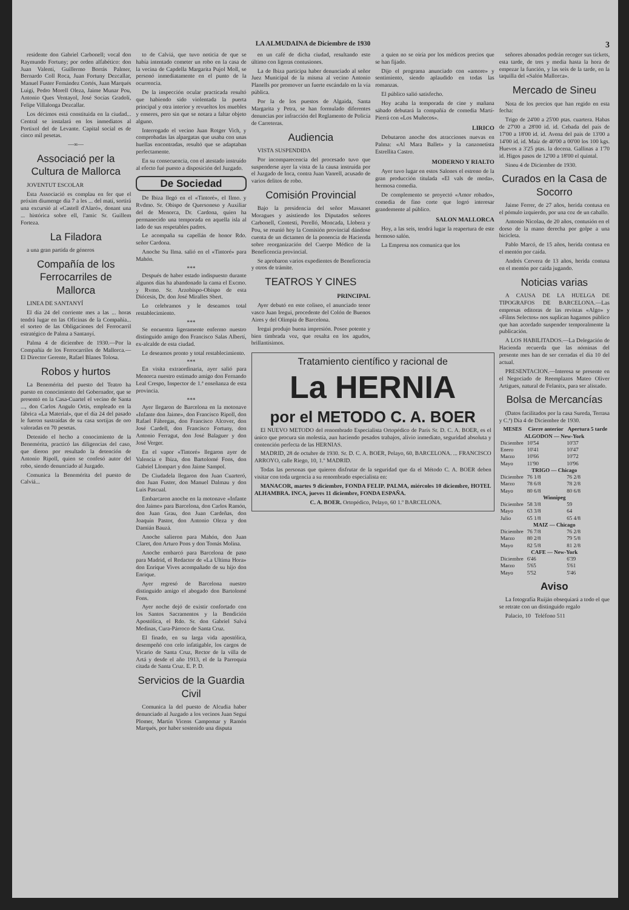LA ALMUDAINA de Diciembre de 1930 3
residente don Gabriel Carbonell; vocal don Raymundo Fortuny; por orden alfabético: don Juan Valentí, Guillermo Borrás Palmer, Bernardo Coll Roca, Juan Fortuny Dezcallar, Manuel Fuster Fernández Cortés, Juan Marqués Luigi, Pedro Morell Oleza, Jaime Munar Pou, Antonio Ques Ventayol, José Socías Gradolí, Felipe Villalonga Dezcallar.
Los décimos está constituida en la ciudad... Central se instalará en los inmediatos al Portixol del de Levante. Capital social es de cinco mil pesetas.
—∞—
Associació per la Cultura de Mallorca
JOVENTUT ESCOLAR
Esta Associació es complau en fer que el próxim diumenge dia 7 a les ... del matí, sortirá una excursió al «Castell d'Alaró», donant una ... histórica sobre ell, l'amic Sr. Guillem Forteza.
La Filadora
a una gran partida de géneros
Compañía de los Ferrocarriles de Mallorca
LINEA DE SANTANYÍ
El día 24 del corriente mes a las ... horas tendrá lugar en las Oficinas de la Compañía... el sorteo de las Obligaciones del Ferrocarril estratégico de Palma a Santanyí.
Palma 4 de diciembre de 1930.—Por la Compañía de los Ferrocarriles de Mallorca.—El Director Gerente, Rafael Blanes Tolosa.
Robos y hurtos
La Benemérita del puesto del Teatro ha puesto en conocimiento del Gobernador, que se presentó en la Casa-Cuartel el vecino de Santa ..., don Carlos Angulo Ortis, empleado en la fábrica «La Material», que el día 24 del pasado le fueron sustraídas de su casa sortijas de oro valoradas en 70 pesetas.
Detenido el hecho a conocimiento de la Benemérita, practicó las diligencias del caso, que dieron por resultado la detención de Antonio Ripoll, quien se confesó autor del robo, siendo denunciado al Juzgado.
Comunica la Benemérita del puesto de Calviá...
to de Calviá, que tuvo noticia de que se había intentado cometer un robo en la casa de la vecina de Capdella Margarita Pujol Moll, se personó inmediatamente en el punto de la ocurrencia.
De la inspección ocular practicada resultó que habiendo sido violentada la puerta principal y otra interior y revueltos los muebles y enseres, pero sin que se notara a faltar objeto alguno.
Interrogado el vecino Juan Rotger Vich, y comprobadas las alpargatas que usaba con unas huellas encontradas, resultó que se adaptaban perfectamente.
En su consecuencia, con el atestado instruído al efecto fué puesto a disposición del Juzgado.
De Sociedad
De Ibiza llegó en el «Tintoré», el Ilmo. y Rvdmo. Sr. Obispo de Quersoneso y Auxiliar del de Menorca, Dr. Cardona, quien ha permanecido una temporada en aquella isla al lado de sus respetables padres.
Le acompaña su capellán de honor Rdo. señor Cardona.
Anoche Su Ilma. salió en el «Tintoré» para Mahón.
***
Después de haber estado indispuesto durante algunos días ha abandonado la cama el Excmo. y Rvmo. Sr. Arzobispo-Obispo de esta Diócesis, Dr. don José Miralles Sbert.
Lo celebramos y le deseamos total restablecimiento.
***
Se encuentra ligeramente enfermo nuestro distinguido amigo don Francisco Salas Albertí, ex-alcalde de esta ciudad.
Le deseamos pronto y total restablecimiento.
***
En visita extraordinaria, ayer salió para Menorca nuestro estimado amigo don Fernando Leal Crespo, Inspector de 1.ª enseñanza de esta provincia.
***
Ayer llegaron de Barcelona en la motonave «Infante don Jaime», don Francisco Ripoll, don Rafael Fábregas, don Francisco Alcover, don José Cardell, don Francisco Fortuny, don Antonio Ferragut, don José Balaguer y don José Verger.
En el vapor «Tintoré» llegaron ayer de Valencia e Ibiza, don Bartolomé Fons, don Gabriel Llompart y don Jaime Sampol.
De Ciudadela llegaron don Juan Cuarteró, don Juan Fuster, don Manuel Dalmau y don Luis Pascual.
Embarcaron anoche en la motonave «Infante don Jaime» para Barcelona, don Carlos Ramón, don Juan Grau, don Juan Cardeñas, don Joaquín Pastor, don Antonio Oleza y don Damián Bauzá.
Anoche salieron para Mahón, don Juan Claret, don Arturo Pons y don Tomás Molina.
Anoche embarcó para Barcelona de paso para Madrid, el Redactor de «La Ultima Hora» don Enrique Vives acompañado de su hijo don Enrique.
Ayer regresó de Barcelona nuestro distinguido amigo el abogado don Bartolomé Fons.
Ayer noche dejó de existir confortado con los Santos Sacramentos y la Bendición Apostólica, el Rdo. Sr. don Gabriel Salvá Medinas, Cura-Párroco de Santa Cruz.
El finado, en su larga vida apostólica, desempeñó con celo infatigable, los cargos de Vicario de Santa Cruz, Rector de la villa de Artá y desde el año 1913, el de la Parroquia citada de Santa Cruz. E. P. D.
Servicios de la Guardia Civil
Comunica la del puesto de Alcudia haber denunciado al Juzgado a los vecinos Juan Seguí Plomer, Martín Vicens Campomar y Ramón Marqués, por haber sostenido una disputa
en un café de dicha ciudad, resultando este último con ligeras contusiones.
La de Ibiza participa haber denunciado al señor Juez Municipal de la misma al vecino Antonio Planells por promover un fuerte escándalo en la vía pública.
Por la de los puestos de Algaida, Santa Margarita y Petra, se han formulado diferentes denuncias por infracción del Reglamento de Policía de Carreteras.
Audiencia
VISTA SUSPENDIDA
Por incomparecencia del procesado tuvo que suspenderse ayer la vista de la causa instruída por el Juzgado de Inca, contra Juan Vanrell, acusado de varios delitos de robo.
Comisión Provincial
Bajo la presidencia del señor Massanet Moragues y asistiendo los Diputados señores Carbonell, Contesti, Perelló, Moncada, Llobera y Pou, se reunió hoy la Comisión provincial dándose cuenta de un dictamen de la ponencia de Hacienda sobre reorganización del Cuerpo Médico de la Beneficencia provincial.
Se aprobaron varios expedientes de Beneficencia y otros de trámite.
TEATROS Y CINES
PRINCIPAL
Ayer debutó en este coliseo, el anunciado tenor vasco Juan Iregui, procedente del Colón de Buenos Aires y del Olimpia de Barcelona.
Iregui produjo buena impresión. Posee potente y bien timbrada voz, que resalta en los agudos, brillantísimos.
a quien no se oiría por los médicos precios que se han fijado.
Dijo el programa anunciado con «amore» y sentimiento, siendo aplaudido en todas las romanzas.
El público salió satisfecho.
Hoy acaba la temporada de cine y mañana sábado debutará la compañía de comedia Martí-Pierrá con «Los Muñecos».
LIRICO
Debutaron anoche dos atracciones nuevas en Palma: «Al Mara Ballet» y la canzonetista Estrellita Castro.
MODERNO Y RIALTO
Ayer tuvo lugar en estos Salones el estreno de la gran producción titulada «El vals de moda», hermosa comedia.
De complemento se proyectó «Amor robado», comedia de fino corte que logró interesar grandemente al público.
SALON MALLORCA
Hoy, a las seis, tendrá lugar la reapertura de este hermoso salón.
La Empresa nos comunica que los
Tratamiento científico y racional de
La HERNIA
por el METODO C. A. BOER
El NUEVO METODO del renombrado Especialista Ortopédico de París Sr. D. C. A. BOER, es el único que procura sin molestia, aun haciendo pesados trabajos, alivio inmediato, seguridad absoluta y contención perfecta de las HERNIAS.
MADRID, 28 de octubre de 1930. Sr. D. C. A. BOER, Pelayo, 60, BARCELONA. ... FRANCISCO ARROYO, calle Riego, 10, 1.º MADRID.
Todas las personas que quieren disfrutar de la seguridad que da el Método C. A. BOER deben visitar con toda urgencia a su renombrado especialista en:
MANACOR, martes 9 diciembre, FONDA FELIP. PALMA, miércoles 10 diciembre, HOTEL ALHAMBRA. INCA, jueves 11 diciembre, FONDA ESPAÑA.
C. A. BOER. Ortopédico, Pelayo, 60 1.º BARCELONA.
señores abonados podrán recoger sus tickets, esta tarde, de tres y media hasta la hora de empezar la función, y las seis de la tarde, en la taquilla del «Salón Mallorca».
Mercado de Sineu
Nota de los precios que han regido en esta fecha:
Trigo de 24'00 a 25'00 ptas. cuartera. Habas de 27'00 a 28'00 id. id. Cebada del país de 17'00 a 18'00 id. id. Avena del país de 13'00 a 14'00 id. id. Maíz de 40'00 a 00'00 los 100 kgs. Huevos a 3'25 ptas. la docena. Gallinas a 1'70 id. Higos pasos de 12'00 a 18'00 el quintal.
Sineu 4 de Diciembre de 1930.
Curados en la Casa de Socorro
Jaime Ferrer, de 27 años, herida contusa en el pómulo izquierdo, por una coz de un caballo.
Antonio Nicolau, de 20 años, contusión en el dorso de la mano derecha por golpe a una bicicleta.
Pablo Marcó, de 15 años, herida contusa en el mentón por caída.
Andrés Cervera de 13 años, herida contusa en el mentón por caída jugando.
Noticias varias
A CAUSA DE LA HUELGA DE TIPOGRAFOS DE BARCELONA.—Las empresas editoras de las revistas «Algo» y «Films Selectos» nos suplican hagamos público que han acordado suspender temporalmente la publicación.
A LOS HABILITADOS.—La Delegación de Hacienda recuerda que las nóminas del presente mes han de ser cerradas el día 10 del actual.
PRESENTACION.—Interesa se presente en el Negociado de Reemplazos Mateo Oliver Artigues, natural de Felanitx, para ser alistado.
Bolsa de Mercancías
(Datos facilitados por la casa Sureda, Terrasa y C.ª) Día 4 de Diciembre de 1930.
| MESES | Cierre anterior | Apertura 5 tarde |
| --- | --- | --- |
| ALGODON — New-York | | |
| Diciembre | 10'54 | 10'37 |
| Enero | 10'41 | 10'47 |
| Marzo | 10'66 | 10'72 |
| Mayo | 11'90 | 10'96 |
| TRIGO — Chicago | | |
| Diciembre | 76 1/8 | 76 2/8 |
| Marzo | 78 6/8 | 78 2/8 |
| Mayo | 80 6/8 | 80 6/8 |
| Winnipeg | | |
| Diciembre | 58 3/8 | 59 |
| Mayo | 63 3/8 | 64 |
| Julio | 65 1/8 | 65 4/8 |
| MAIZ — Chicago | | |
| Diciembre | 76 7/8 | 76 2/8 |
| Marzo | 80 2/8 | 79 5/8 |
| Mayo | 82 5/8 | 81 2/8 |
| CAFE — New-York | | |
| Diciembre | 6'46 | 6'39 |
| Marzo | 5'65 | 5'61 |
| Mayo | 5'52 | 5'46 |
Aviso
La fotografía Ruiján obsequiará a todo el que se retrate con un distinguido regalo
Palacio, 10 Teléfono 511